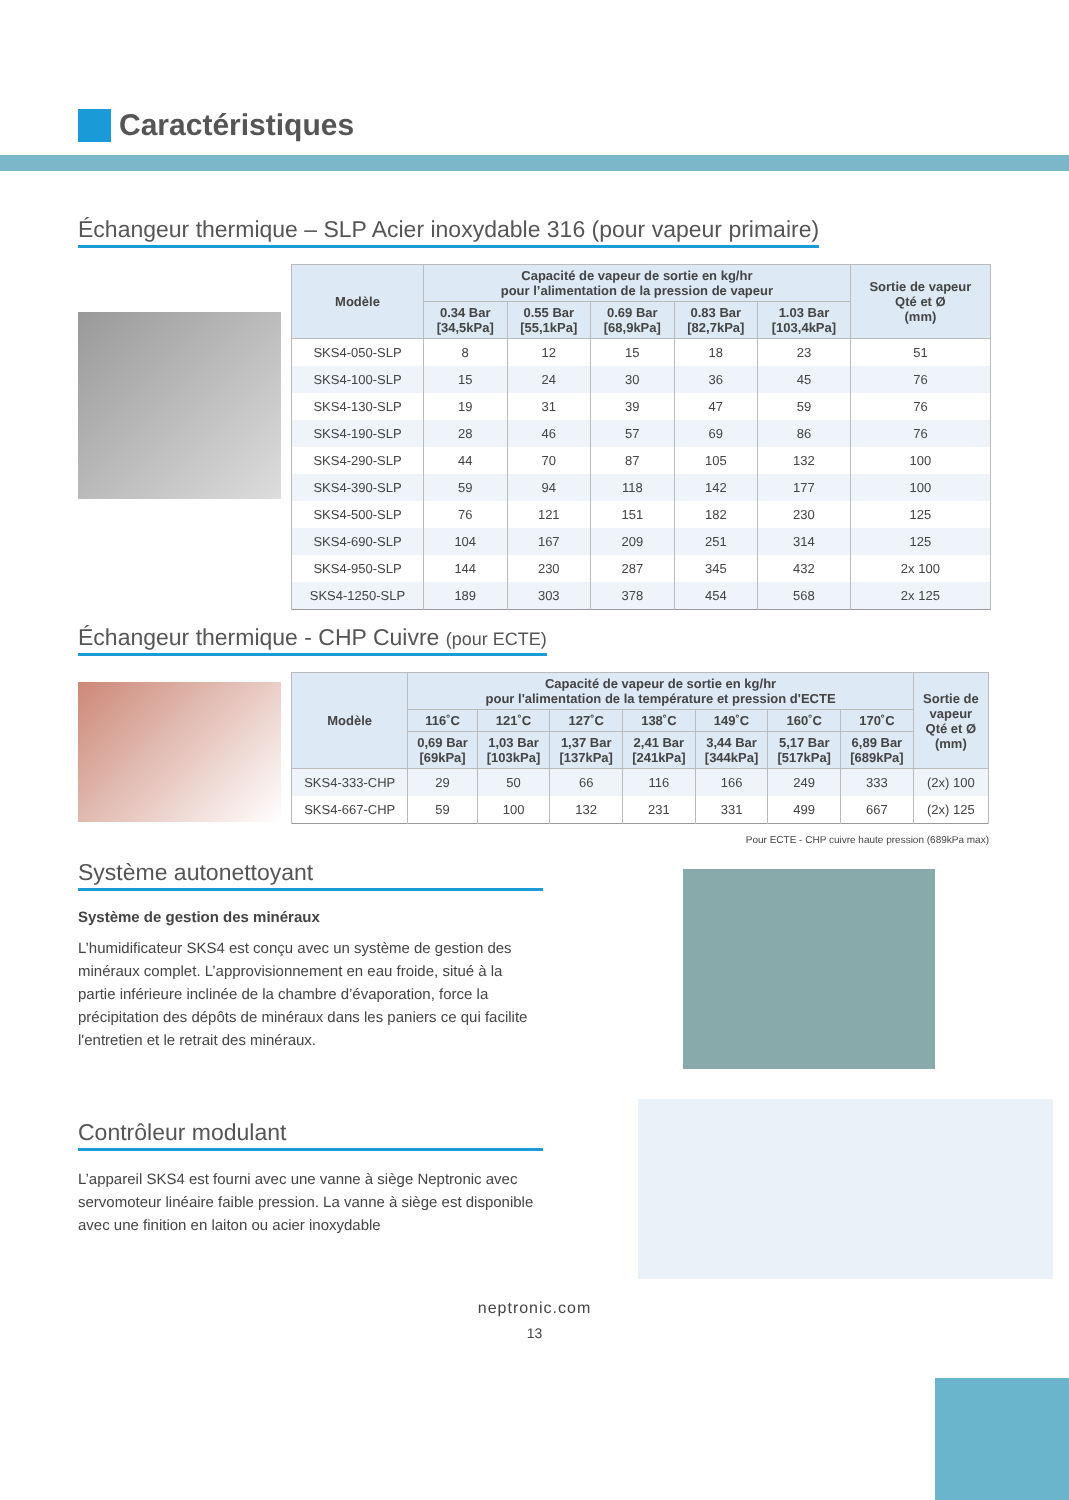Caractéristiques
Échangeur thermique – SLP Acier inoxydable 316 (pour vapeur primaire)
| Modèle | Capacité de vapeur de sortie en kg/hr pour l’alimentation de la pression de vapeur | | | | | Sortie de vapeur Qté et Ø (mm) |
| --- | --- | --- | --- | --- | --- | --- |
| | 0.34 Bar [34,5kPa] | 0.55 Bar [55,1kPa] | 0.69 Bar [68,9kPa] | 0.83 Bar [82,7kPa] | 1.03 Bar [103,4kPa] | |
| SKS4-050-SLP | 8 | 12 | 15 | 18 | 23 | 51 |
| SKS4-100-SLP | 15 | 24 | 30 | 36 | 45 | 76 |
| SKS4-130-SLP | 19 | 31 | 39 | 47 | 59 | 76 |
| SKS4-190-SLP | 28 | 46 | 57 | 69 | 86 | 76 |
| SKS4-290-SLP | 44 | 70 | 87 | 105 | 132 | 100 |
| SKS4-390-SLP | 59 | 94 | 118 | 142 | 177 | 100 |
| SKS4-500-SLP | 76 | 121 | 151 | 182 | 230 | 125 |
| SKS4-690-SLP | 104 | 167 | 209 | 251 | 314 | 125 |
| SKS4-950-SLP | 144 | 230 | 287 | 345 | 432 | 2x 100 |
| SKS4-1250-SLP | 189 | 303 | 378 | 454 | 568 | 2x 125 |
Échangeur thermique - CHP Cuivre (pour ECTE)
| Modèle | Capacité de vapeur de sortie en kg/hr pour l'alimentation de la température et pression d'ECTE | | | | | | | Sortie de vapeur Qté et Ø (mm) |
| --- | --- | --- | --- | --- | --- | --- | --- | --- |
| | 116˚C | 121˚C | 127˚C | 138˚C | 149˚C | 160˚C | 170˚C | |
| | 0,69 Bar [69kPa] | 1,03 Bar [103kPa] | 1,37 Bar [137kPa] | 2,41 Bar [241kPa] | 3,44 Bar [344kPa] | 5,17 Bar [517kPa] | 6,89 Bar [689kPa] | |
| SKS4-333-CHP | 29 | 50 | 66 | 116 | 166 | 249 | 333 | (2x) 100 |
| SKS4-667-CHP | 59 | 100 | 132 | 231 | 331 | 499 | 667 | (2x) 125 |
Pour ECTE - CHP cuivre haute pression (689kPa max)
Système autonettoyant
Système de gestion des minéraux
L’humidificateur SKS4 est conçu avec un système de gestion des minéraux complet. L’approvisionnement en eau froide, situé à la partie inférieure inclinée de la chambre d’évaporation, force la précipitation des dépôts de minéraux dans les paniers ce qui facilite l'entretien et le retrait des minéraux.
Contrôleur modulant
L’appareil SKS4 est fourni avec une vanne à siège Neptronic avec servomoteur linéaire faible pression. La vanne à siège est disponible avec une finition en laiton ou acier inoxydable
neptronic.com
13